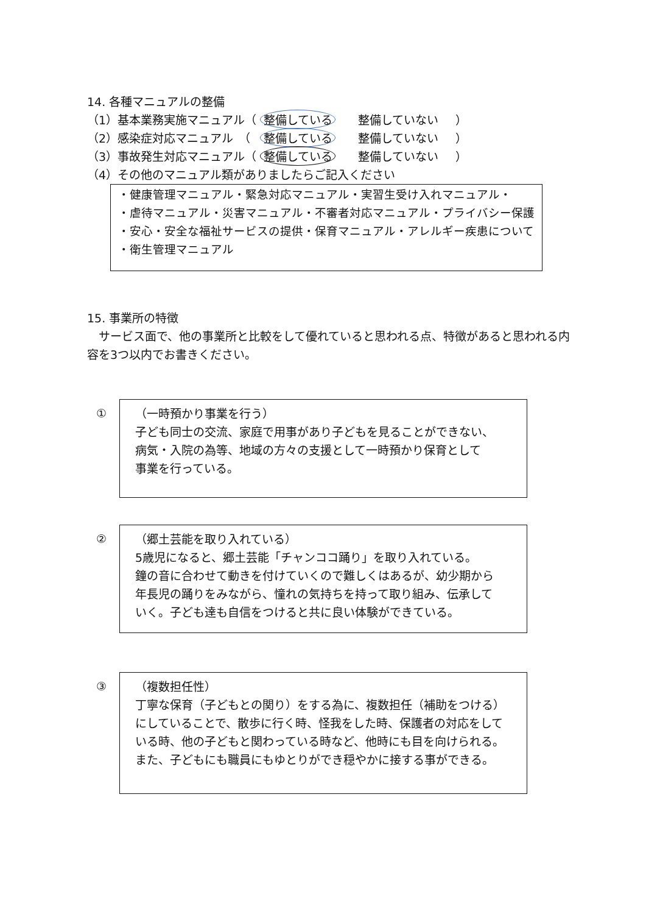14. 各種マニュアルの整備
（1）基本業務実施マニュアル（ 整備している 整備していない ）
（2）感染症対応マニュアル　（ 整備している 整備していない ）
（3）事故発生対応マニュアル（ 整備している 整備していない ）
（4）その他のマニュアル類がありましたらご記入ください
・健康管理マニュアル・緊急対応マニュアル・実習生受け入れマニュアル・
・虐待マニュアル・災害マニュアル・不審者対応マニュアル・プライバシー保護
・安心・安全な福祉サービスの提供・保育マニュアル・アレルギー疾患について
・衛生管理マニュアル
15. 事業所の特徴
　サービス面で、他の事業所と比較をして優れていると思われる点、特徴があると思われる内容を3つ以内でお書きください。
①
（一時預かり事業を行う）
子ども同士の交流、家庭で用事があり子どもを見ることができない、
病気・入院の為等、地域の方々の支援として一時預かり保育として
事業を行っている。
②
（郷土芸能を取り入れている）
5歳児になると、郷土芸能「チャンココ踊り」を取り入れている。
鐘の音に合わせて動きを付けていくので難しくはあるが、幼少期から
年長児の踊りをみながら、憧れの気持ちを持って取り組み、伝承して
いく。子ども達も自信をつけると共に良い体験ができている。
③
（複数担任性）
丁寧な保育（子どもとの関り）をする為に、複数担任（補助をつける）
にしていることで、散歩に行く時、怪我をした時、保護者の対応をしている時、他の子どもと関わっている時など、他時にも目を向けられる。
また、子どもにも職員にもゆとりができ穏やかに接する事ができる。